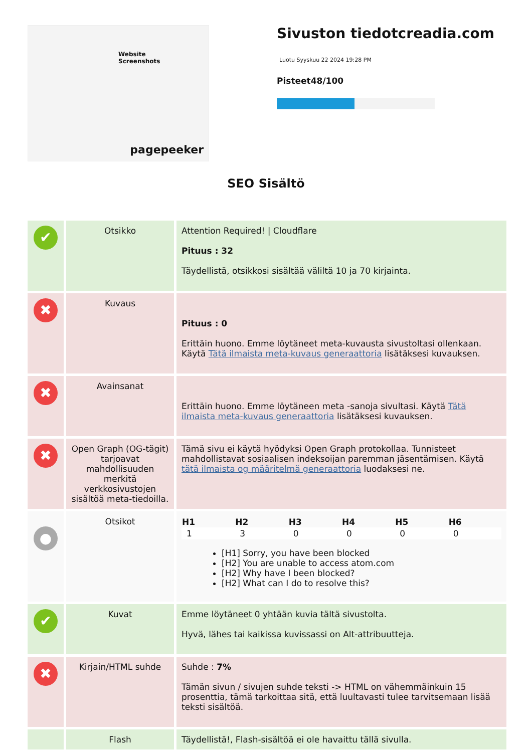Website Screenshots
pagepeeker
Sivuston tiedotcreadia.com
Luotu Syyskuu 22 2024 19:28 PM
Pisteet48/100
SEO Sisältö
| ✔ | Otsikko | Attention Required! / Cloudflare Pituus : 32 Täydellistä, otsikkosi sisältää väliltä 10 ja 70 kirjainta. |
| ✖ | Kuvaus | Pituus : 0 Erittäin huono. Emme löytäneet meta-kuvausta sivustoltasi ollenkaan. Käytä Tätä ilmaista meta-kuvaus generaattoria lisätäksesi kuvauksen. |
| ✖ | Avainsanat | Erittäin huono. Emme löytäneen meta -sanoja sivultasi. Käytä Tätä ilmaista meta-kuvaus generaattoria lisätäksesi kuvauksen. |
| ✖ | Open Graph (OG-tägit) tarjoavat mahdollisuuden merkitä verkkosivustojen sisältöä meta-tiedoilla. | Tämä sivu ei käytä hyödyksi Open Graph protokollaa. Tunnisteet mahdollistavat sosiaalisen indeksoijan paremman jäsentämisen. Käytä tätä ilmaista og määritelmä generaattoria luodaksesi ne. |
| ● | Otsikot | / H1 / H2 / H3 / H4 / H5 / H6 / / --- / --- / --- / --- / --- / --- / / 1 / 3 / 0 / 0 / 0 / 0 / [H1] Sorry, you have been blocked [H2] You are unable to access atom.com [H2] Why have I been blocked? [H2] What can I do to resolve this? |
| ✔ | Kuvat | Emme löytäneet 0 yhtään kuvia tältä sivustolta. Hyvä, lähes tai kaikissa kuvissassi on Alt-attribuutteja. |
| ✖ | Kirjain/HTML suhde | Suhde : 7% Tämän sivun / sivujen suhde teksti -> HTML on vähemmäinkuin 15 prosenttia, tämä tarkoittaa sitä, että luultavasti tulee tarvitsemaan lisää teksti sisältöä. |
| | Flash | Täydellistä!, Flash-sisältöä ei ole havaittu tällä sivulla. |